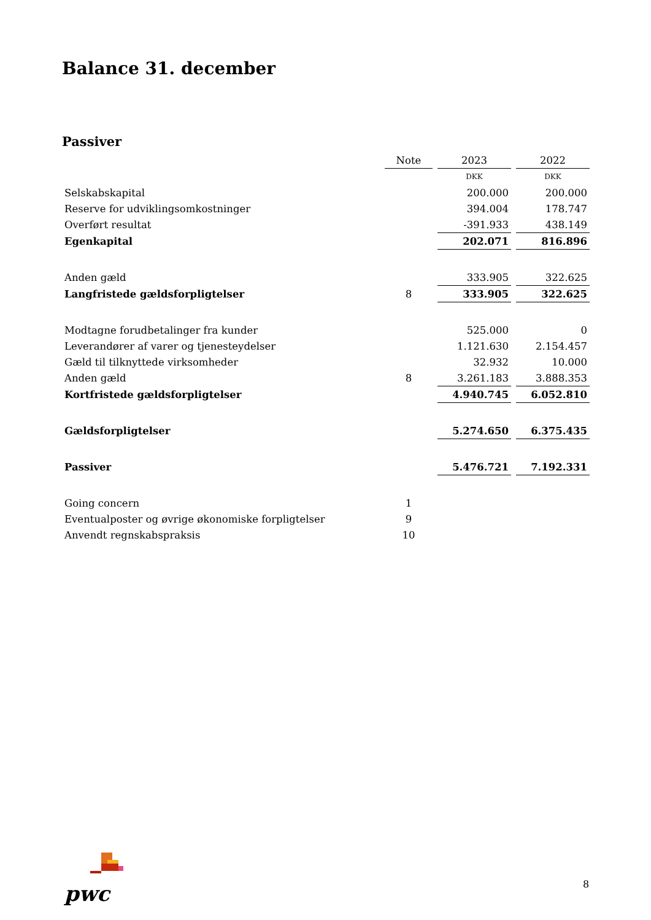Balance 31. december
Passiver
| | Note | 2023 | 2022 |
| | | DKK | DKK |
| Selskabskapital | | 200.000 | 200.000 |
| Reserve for udviklingsomkostninger | | 394.004 | 178.747 |
| Overført resultat | | -391.933 | 438.149 |
| Egenkapital | | 202.071 | 816.896 |
| Anden gæld | | 333.905 | 322.625 |
| Langfristede gældsforpligtelser | 8 | 333.905 | 322.625 |
| Modtagne forudbetalinger fra kunder | | 525.000 | 0 |
| Leverandører af varer og tjenesteydelser | | 1.121.630 | 2.154.457 |
| Gæld til tilknyttede virksomheder | | 32.932 | 10.000 |
| Anden gæld | 8 | 3.261.183 | 3.888.353 |
| Kortfristede gældsforpligtelser | | 4.940.745 | 6.052.810 |
| Gældsforpligtelser | | 5.274.650 | 6.375.435 |
| Passiver | | 5.476.721 | 7.192.331 |
| Going concern | 1 | | |
| Eventualposter og øvrige økonomiske forpligtelser | 9 | | |
| Anvendt regnskabspraksis | 10 | | |
pwc
8